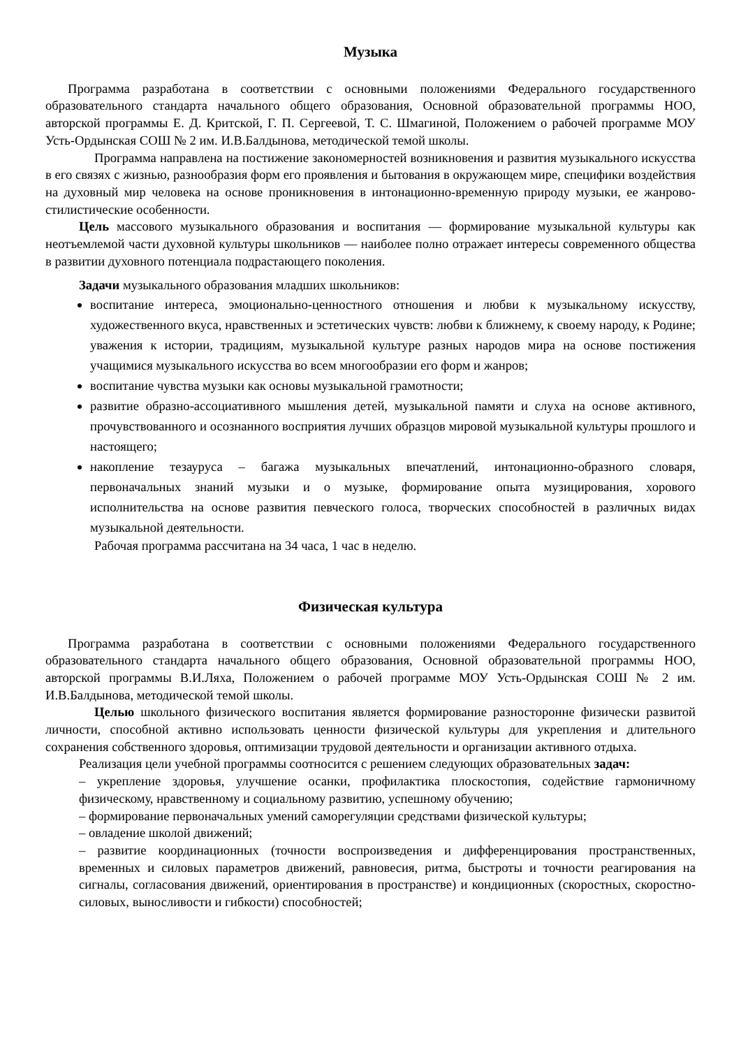Музыка
Программа разработана в соответствии с основными положениями Федерального государственного образовательного стандарта начального общего образования, Основной образовательной программы НОО, авторской программы Е. Д. Критской, Г. П. Сергеевой, Т. С. Шмагиной, Положением о рабочей программе МОУ Усть-Ордынская СОШ № 2 им. И.В.Балдынова, методической темой школы.
Программа направлена на постижение закономерностей возникновения и развития музыкального искусства в его связях с жизнью, разнообразия форм его проявления и бытования в окружающем мире, специфики воздействия на духовный мир человека на основе проникновения в интонационно-временную природу музыки, ее жанрово-стилистические особенности.
Цель массового музыкального образования и воспитания — формирование музыкальной культуры как неотъемлемой части духовной культуры школьников — наиболее полно отражает интересы современного общества в развитии духовного потенциала подрастающего поколения.
Задачи музыкального образования младших школьников:
воспитание интереса, эмоционально-ценностного отношения и любви к музыкальному искусству, художественного вкуса, нравственных и эстетических чувств: любви к ближнему, к своему народу, к Родине; уважения к истории, традициям, музыкальной культуре разных народов мира на основе постижения учащимися музыкального искусства во всем многообразии его форм и жанров;
воспитание чувства музыки как основы музыкальной грамотности;
развитие образно-ассоциативного мышления детей, музыкальной памяти и слуха на основе активного, прочувствованного и осознанного восприятия лучших образцов мировой музыкальной культуры прошлого и настоящего;
накопление тезауруса – багажа музыкальных впечатлений, интонационно-образного словаря, первоначальных знаний музыки и о музыке, формирование опыта музицирования, хорового исполнительства на основе развития певческого голоса, творческих способностей в различных видах музыкальной деятельности.
Рабочая программа рассчитана на 34 часа, 1 час в неделю.
Физическая культура
Программа разработана в соответствии с основными положениями Федерального государственного образовательного стандарта начального общего образования, Основной образовательной программы НОО, авторской программы В.И.Ляха, Положением о рабочей программе МОУ Усть-Ордынская СОШ № 2 им. И.В.Балдынова, методической темой школы.
Целью школьного физического воспитания является формирование разносторонне физически развитой личности, способной активно использовать ценности физической культуры для укрепления и длительного сохранения собственного здоровья, оптимизации трудовой деятельности и организации активного отдыха.
Реализация цели учебной программы соотносится с решением следующих образовательных задач:
– укрепление здоровья, улучшение осанки, профилактика плоскостопия, содействие гармоничному физическому, нравственному и социальному развитию, успешному обучению;
– формирование первоначальных умений саморегуляции средствами физической культуры;
– овладение школой движений;
– развитие координационных (точности воспроизведения и дифференцирования пространственных, временных и силовых параметров движений, равновесия, ритма, быстроты и точности реагирования на сигналы, согласования движений, ориентирования в пространстве) и кондиционных (скоростных, скоростно-силовых, выносливости и гибкости) способностей;